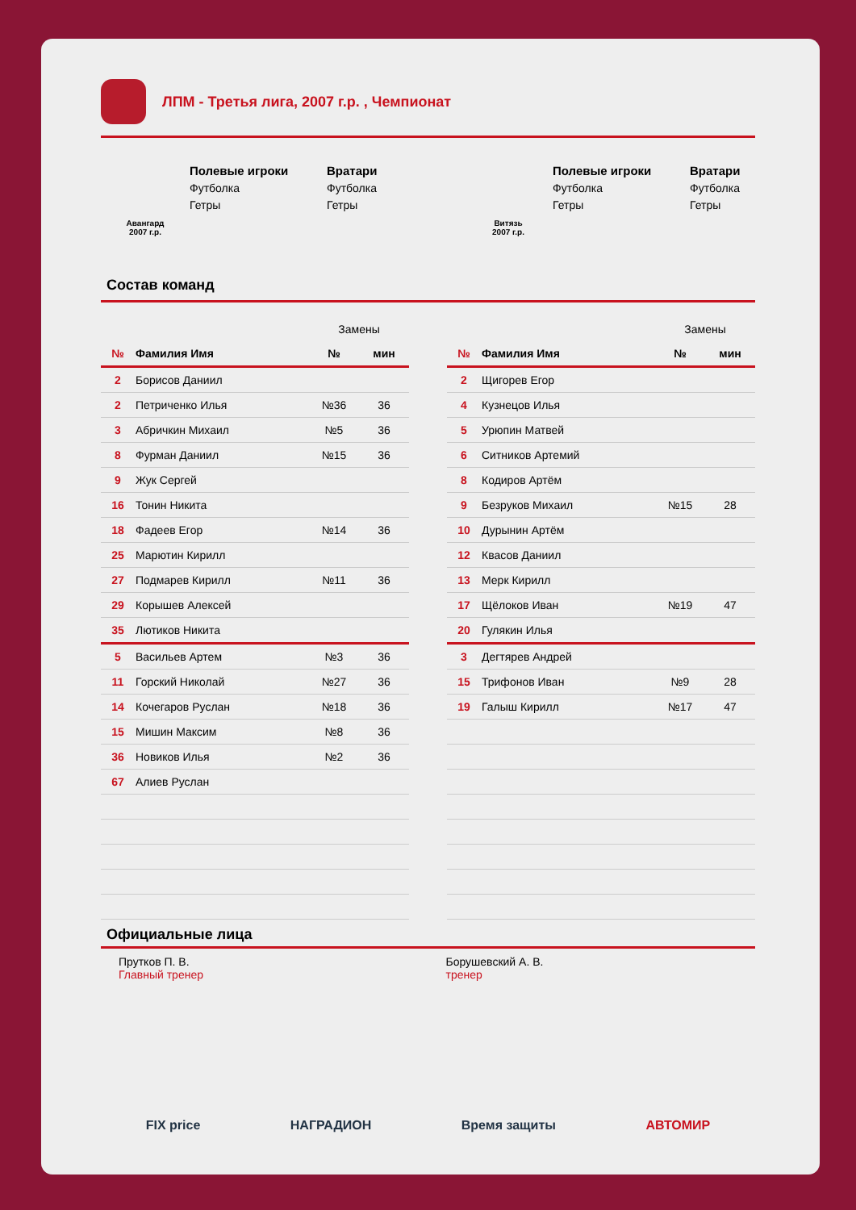ЛПМ - Третья лига, 2007 г.р. , Чемпионат
Авангард
2007 г.р.
Полевые игроки
Футболка
Гетры
Вратари
Футболка
Гетры
Витязь
2007 г.р.
Полевые игроки
Футболка
Гетры
Вратари
Футболка
Гетры
Состав команд
| | | Замены | |
| № | Фамилия Имя | № | мин |
| 2 | Борисов Даниил | | |
| 2 | Петриченко Илья | №36 | 36 |
| 3 | Абричкин Михаил | №5 | 36 |
| 8 | Фурман Даниил | №15 | 36 |
| 9 | Жук Сергей | | |
| 16 | Тонин Никита | | |
| 18 | Фадеев Егор | №14 | 36 |
| 25 | Марютин Кирилл | | |
| 27 | Подмарев Кирилл | №11 | 36 |
| 29 | Корышев Алексей | | |
| 35 | Лютиков Никита | | |
| 5 | Васильев Артем | №3 | 36 |
| 11 | Горский Николай | №27 | 36 |
| 14 | Кочегаров Руслан | №18 | 36 |
| 15 | Мишин Максим | №8 | 36 |
| 36 | Новиков Илья | №2 | 36 |
| 67 | Алиев Руслан | | |
| | | Замены | |
| № | Фамилия Имя | № | мин |
| 2 | Щигорев Егор | | |
| 4 | Кузнецов Илья | | |
| 5 | Урюпин Матвей | | |
| 6 | Ситников Артемий | | |
| 8 | Кодиров Артём | | |
| 9 | Безруков Михаил | №15 | 28 |
| 10 | Дурынин Артём | | |
| 12 | Квасов Даниил | | |
| 13 | Мерк Кирилл | | |
| 17 | Щёлоков Иван | №19 | 47 |
| 20 | Гулякин Илья | | |
| 3 | Дегтярев Андрей | | |
| 15 | Трифонов Иван | №9 | 28 |
| 19 | Галыш Кирилл | №17 | 47 |
Официальные лица
Прутков П. В.
Главный тренер
Борушевский А. В.
тренер
FIX price НАГРАДИОН Время защиты АВТОМИР